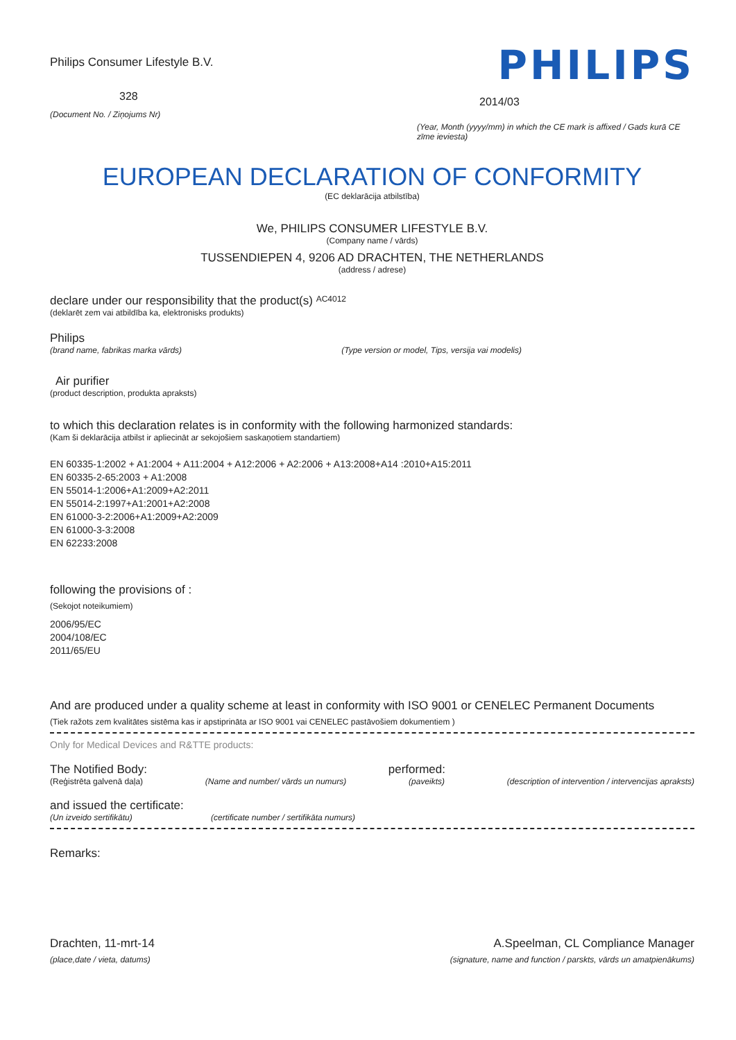Philips Consumer Lifestyle B.V.
328
(Document No. / Ziņojums Nr)
PHILIPS
2014/03
(Year, Month (yyyy/mm) in which the CE mark is affixed / Gads kurā CE zīme ieviesta)
EUROPEAN DECLARATION OF CONFORMITY
(EC deklarācija atbilstība)
We, PHILIPS CONSUMER LIFESTYLE B.V.
(Company name / vārds)
TUSSENDIEPEN 4, 9206 AD DRACHTEN, THE NETHERLANDS
(address / adrese)
declare under our responsibility that the product(s) AC4012
(deklarēt zem vai atbildība ka, elektronisks produkts)
Philips
(brand name, fabrikas marka vārds) (Type version or model, Tips, versija vai modelis)
Air purifier
(product description, produkta apraksts)
to which this declaration relates is in conformity with the following harmonized standards:
(Kam ši deklarācija atbilst ir apliecināt ar sekojošiem saskaņotiem standartiem)
EN 60335-1:2002 + A1:2004 + A11:2004 + A12:2006 + A2:2006 + A13:2008+A14 :2010+A15:2011
EN 60335-2-65:2003 + A1:2008
EN 55014-1:2006+A1:2009+A2:2011
EN 55014-2:1997+A1:2001+A2:2008
EN 61000-3-2:2006+A1:2009+A2:2009
EN 61000-3-3:2008
EN 62233:2008
following the provisions of :
(Sekojot noteikumiem)
2006/95/EC
2004/108/EC
2011/65/EU
And are produced under a quality scheme at least in conformity with ISO 9001 or CENELEC Permanent Documents
(Tiek ražots zem kvalitātes sistēma kas ir apstiprināta ar ISO 9001 vai CENELEC pastāvošiem dokumentiem )
Only for Medical Devices and R&TTE products:
The Notified Body: performed:
(Reģistrēta galvenā daļa) (Name and number/ vārds un numurs) (paveikts) (description of intervention / intervencijas apraksts)
and issued the certificate:
(Un izveido sertifikātu) (certificate number / sertifikāta numurs)
Remarks:
Drachten, 11-mrt-14
(place,date / vieta, datums)
A.Speelman, CL Compliance Manager
(signature, name and function / parskts, vārds un amatpienākums)